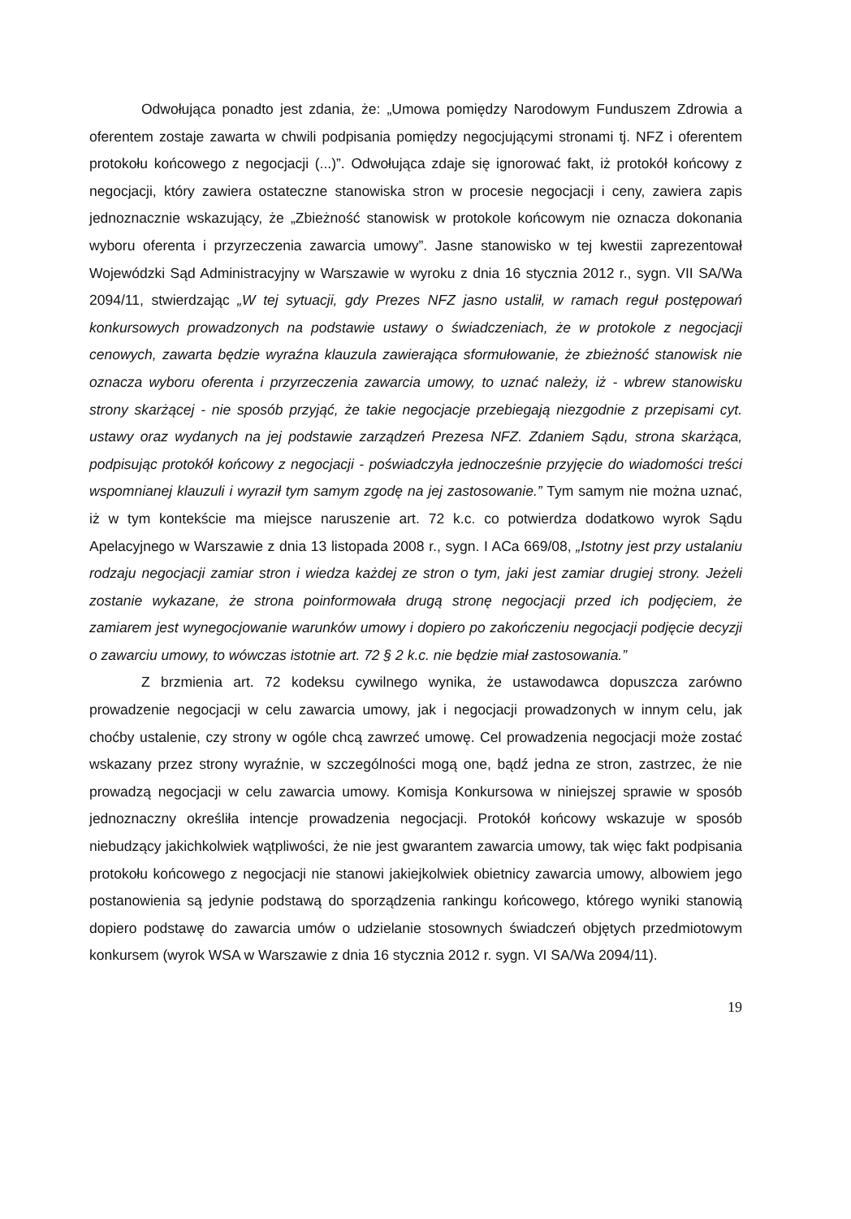Odwołująca ponadto jest zdania, że: „Umowa pomiędzy Narodowym Funduszem Zdrowia a oferentem zostaje zawarta w chwili podpisania pomiędzy negocjującymi stronami tj. NFZ i oferentem protokołu końcowego z negocjacji (...)”. Odwołująca zdaje się ignorować fakt, iż protokół końcowy z negocjacji, który zawiera ostateczne stanowiska stron w procesie negocjacji i ceny, zawiera zapis jednoznacznie wskazujący, że „Zbieżność stanowisk w protokole końcowym nie oznacza dokonania wyboru oferenta i przyrzeczenia zawarcia umowy”. Jasne stanowisko w tej kwestii zaprezentował Wojewódzki Sąd Administracyjny w Warszawie w wyroku z dnia 16 stycznia 2012 r., sygn. VII SA/Wa 2094/11, stwierdzając „W tej sytuacji, gdy Prezes NFZ jasno ustalił, w ramach reguł postępowań konkursowych prowadzonych na podstawie ustawy o świadczeniach, że w protokole z negocjacji cenowych, zawarta będzie wyraźna klauzula zawierająca sformułowanie, że zbieżność stanowisk nie oznacza wyboru oferenta i przyrzeczenia zawarcia umowy, to uznać należy, iż - wbrew stanowisku strony skarżącej - nie sposób przyjąć, że takie negocjacje przebiegają niezgodnie z przepisami cyt. ustawy oraz wydanych na jej podstawie zarządzeń Prezesa NFZ. Zdaniem Sądu, strona skarżąca, podpisując protokół końcowy z negocjacji - poświadczyła jednocześnie przyjęcie do wiadomości treści wspomnianej klauzuli i wyraził tym samym zgodę na jej zastosowanie.” Tym samym nie można uznać, iż w tym kontekście ma miejsce naruszenie art. 72 k.c. co potwierdza dodatkowo wyrok Sądu Apelacyjnego w Warszawie z dnia 13 listopada 2008 r., sygn. I ACa 669/08, „Istotny jest przy ustalaniu rodzaju negocjacji zamiar stron i wiedza każdej ze stron o tym, jaki jest zamiar drugiej strony. Jeżeli zostanie wykazane, że strona poinformowała drugą stronę negocjacji przed ich podjęciem, że zamiarem jest wynegocjowanie warunków umowy i dopiero po zakończeniu negocjacji podjęcie decyzji o zawarciu umowy, to wówczas istotnie art. 72 § 2 k.c. nie będzie miał zastosowania.”
Z brzmienia art. 72 kodeksu cywilnego wynika, że ustawodawca dopuszcza zarówno prowadzenie negocjacji w celu zawarcia umowy, jak i negocjacji prowadzonych w innym celu, jak choćby ustalenie, czy strony w ogóle chcą zawrzeć umowę. Cel prowadzenia negocjacji może zostać wskazany przez strony wyraźnie, w szczególności mogą one, bądź jedna ze stron, zastrzec, że nie prowadzą negocjacji w celu zawarcia umowy. Komisja Konkursowa w niniejszej sprawie w sposób jednoznaczny określiła intencje prowadzenia negocjacji. Protokół końcowy wskazuje w sposób niebudzący jakichkolwiek wątpliwości, że nie jest gwarantem zawarcia umowy, tak więc fakt podpisania protokołu końcowego z negocjacji nie stanowi jakiejkolwiek obietnicy zawarcia umowy, albowiem jego postanowienia są jedynie podstawą do sporządzenia rankingu końcowego, którego wyniki stanowią dopiero podstawę do zawarcia umów o udzielanie stosownych świadczeń objętych przedmiotowym konkursem (wyrok WSA w Warszawie z dnia 16 stycznia 2012 r. sygn. VI SA/Wa 2094/11).
19